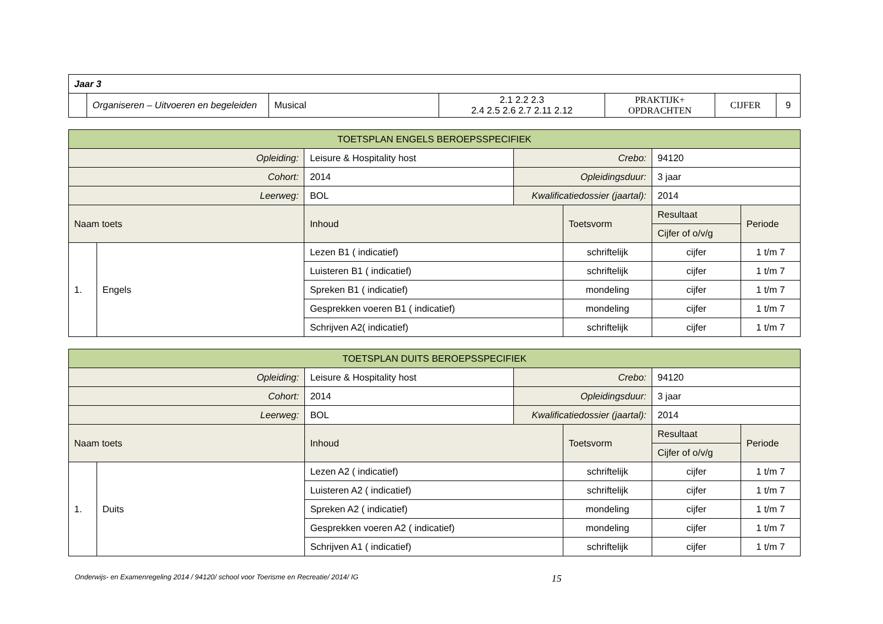| Jaar 3 | | | | | | |
| | Organiseren – Uitvoeren en begeleiden | Musical | 2.1 2.2 2.3 2.4 2.5 2.6 2.7 2.11 2.12 | PRAKTIJK+ OPDRACHTEN | CIJFER | 9 |
| TOETSPLAN ENGELS BEROEPSSPECIFIEK | | | | | | |
| Opleiding: | | Leisure & Hospitality host | Crebo: | | 94120 | |
| Cohort: | | 2014 | Opleidingsduur: | | 3 jaar | |
| Leerweg: | | BOL | Kwalificatiedossier (jaartal): | | 2014 | |
| Naam toets | | Inhoud | | Toetsvorm | Resultaat | Periode |
| | | | | | Cijfer of o/v/g | |
| 1. | Engels | Lezen B1 ( indicatief) | | schriftelijk | cijfer | 1 t/m 7 |
| | | Luisteren B1 ( indicatief) | | schriftelijk | cijfer | 1 t/m 7 |
| | | Spreken B1 ( indicatief) | | mondeling | cijfer | 1 t/m 7 |
| | | Gesprekken voeren B1 ( indicatief) | | mondeling | cijfer | 1 t/m 7 |
| | | Schrijven A2( indicatief) | | schriftelijk | cijfer | 1 t/m 7 |
| TOETSPLAN DUITS BEROEPSSPECIFIEK | | | | | | |
| Opleiding: | | Leisure & Hospitality host | Crebo: | | 94120 | |
| Cohort: | | 2014 | Opleidingsduur: | | 3 jaar | |
| Leerweg: | | BOL | Kwalificatiedossier (jaartal): | | 2014 | |
| Naam toets | | Inhoud | | Toetsvorm | Resultaat | Periode |
| | | | | | Cijfer of o/v/g | |
| 1. | Duits | Lezen A2 ( indicatief) | | schriftelijk | cijfer | 1 t/m 7 |
| | | Luisteren A2 ( indicatief) | | schriftelijk | cijfer | 1 t/m 7 |
| | | Spreken A2 ( indicatief) | | mondeling | cijfer | 1 t/m 7 |
| | | Gesprekken voeren A2 ( indicatief) | | mondeling | cijfer | 1 t/m 7 |
| | | Schrijven A1 ( indicatief) | | schriftelijk | cijfer | 1 t/m 7 |
Onderwijs- en Examenregeling 2014 / 94120/ school voor Toerisme en Recreatie/ 2014/ IG 15